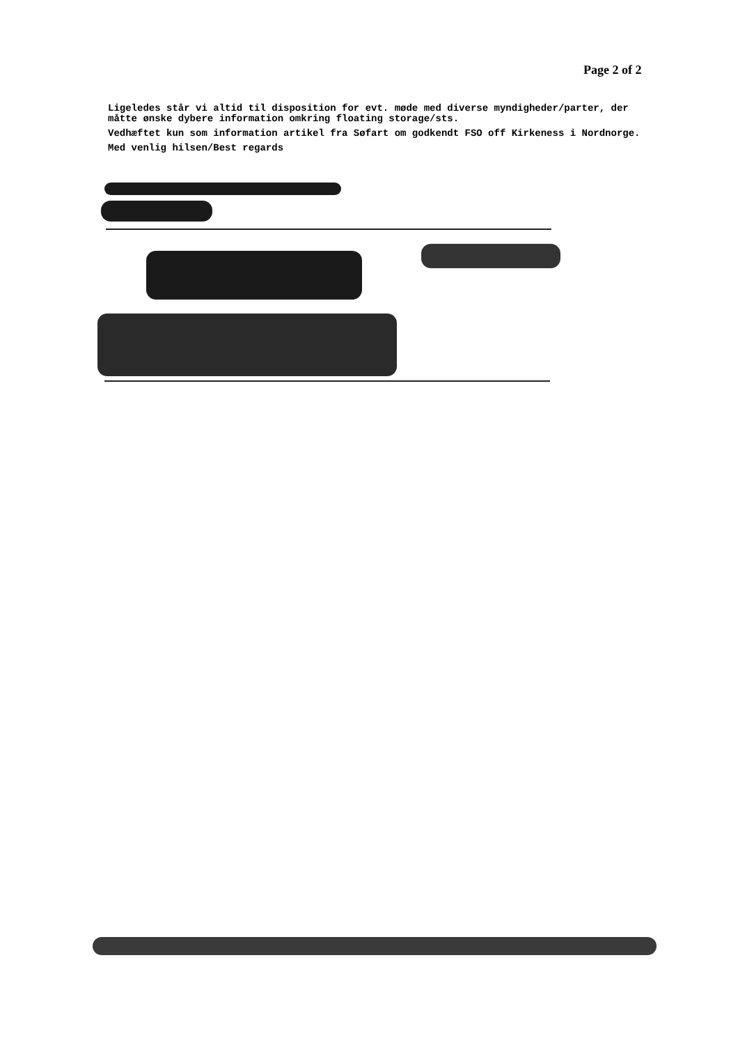Page 2 of 2
Ligeledes står vi altid til disposition for evt. møde med diverse myndigheder/parter, der måtte ønske dybere information omkring floating storage/sts.
Vedhæftet kun som information artikel fra Søfart om godkendt FSO off Kirkeness i Nordnorge.
Med venlig hilsen/Best regards